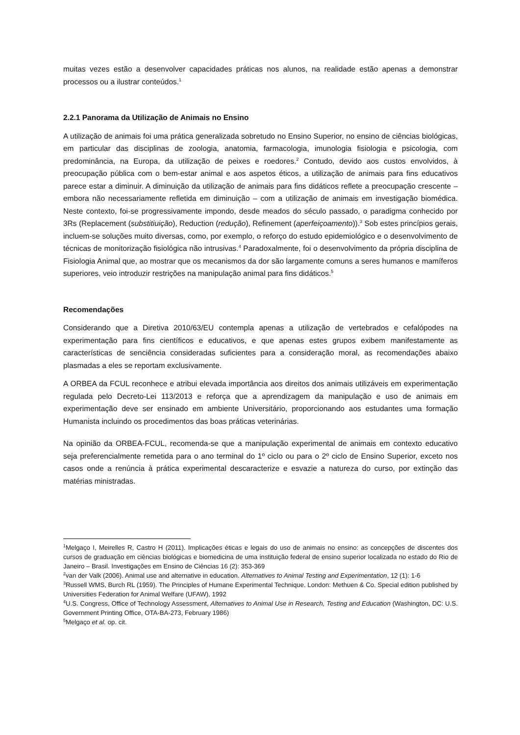muitas vezes estão a desenvolver capacidades práticas nos alunos, na realidade estão apenas a demonstrar processos ou a ilustrar conteúdos.<sup>1</sup>
2.2.1 Panorama da Utilização de Animais no Ensino
A utilização de animais foi uma prática generalizada sobretudo no Ensino Superior, no ensino de ciências biológicas, em particular das disciplinas de zoologia, anatomia, farmacologia, imunologia fisiologia e psicologia, com predominância, na Europa, da utilização de peixes e roedores.<sup>2</sup> Contudo, devido aos custos envolvidos, à preocupação pública com o bem-estar animal e aos aspetos éticos, a utilização de animais para fins educativos parece estar a diminuir. A diminuição da utilização de animais para fins didáticos reflete a preocupação crescente – embora não necessariamente refletida em diminuição – com a utilização de animais em investigação biomédica. Neste contexto, foi-se progressivamente impondo, desde meados do século passado, o paradigma conhecido por 3Rs (Replacement (substitiuição), Reduction (redução), Refinement (aperfeiçoamento)).<sup>3</sup> Sob estes princípios gerais, incluem-se soluções muito diversas, como, por exemplo, o reforço do estudo epidemiológico e o desenvolvimento de técnicas de monitorização fisiológica não intrusivas.<sup>4</sup> Paradoxalmente, foi o desenvolvimento da própria disciplina de Fisiologia Animal que, ao mostrar que os mecanismos da dor são largamente comuns a seres humanos e mamíferos superiores, veio introduzir restrições na manipulação animal para fins didáticos.<sup>5</sup>
Recomendações
Considerando que a Diretiva 2010/63/EU contempla apenas a utilização de vertebrados e cefalópodes na experimentação para fins científicos e educativos, e que apenas estes grupos exibem manifestamente as características de senciência consideradas suficientes para a consideração moral, as recomendações abaixo plasmadas a eles se reportam exclusivamente.
A ORBEA da FCUL reconhece e atribui elevada importância aos direitos dos animais utilizáveis em experimentação regulada pelo Decreto-Lei 113/2013 e reforça que a aprendizagem da manipulação e uso de animais em experimentação deve ser ensinado em ambiente Universitário, proporcionando aos estudantes uma formação Humanista incluindo os procedimentos das boas práticas veterinárias.
Na opinião da ORBEA-FCUL, recomenda-se que a manipulação experimental de animais em contexto educativo seja preferencialmente remetida para o ano terminal do 1º ciclo ou para o 2º ciclo de Ensino Superior, exceto nos casos onde a renúncia à prática experimental descaracterize e esvazie a natureza do curso, por extinção das matérias ministradas.
<sup>1</sup> Melgaço I, Meirelles R, Castro H (2011). Implicações éticas e legais do uso de animais no ensino: as concepções de discentes dos cursos de graduação em ciências biológicas e biomedicina de uma instituição federal de ensino superior localizada no estado do Rio de Janeiro – Brasil. Investigações em Ensino de Ciências 16 (2): 353-369
<sup>2</sup> van der Valk (2006). Animal use and alternative in education. Alternatives to Animal Testing and Experimentation, 12 (1): 1-6
<sup>3</sup> Russell WMS, Burch RL (1959). The Principles of Humane Experimental Technique. London: Methuen & Co. Special edition published by Universities Federation for Animal Welfare (UFAW), 1992
<sup>4</sup> U.S. Congress, Office of Technology Assessment, Alternatives to Animal Use in Research, Testing and Education (Washington, DC: U.S. Government Printing Office, OTA-BA-273, February 1986)
<sup>5</sup> Melgaço et al. op. cit.